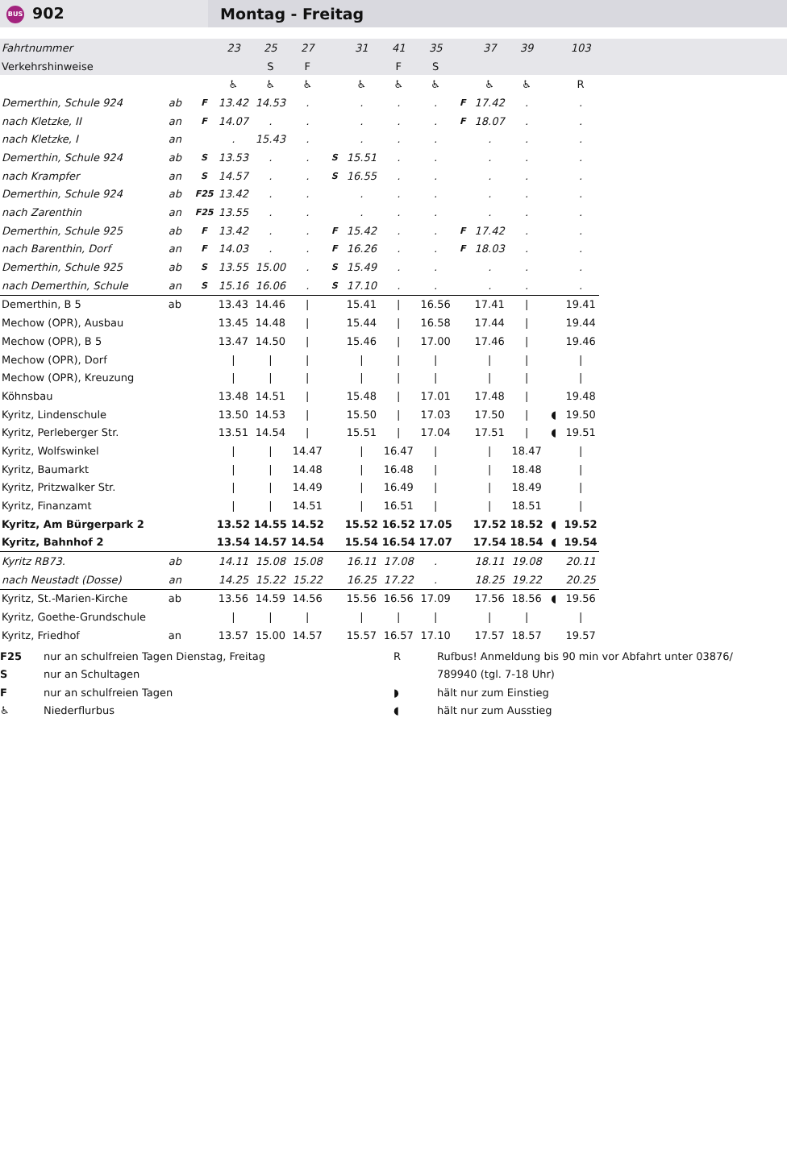BUS 902
Montag - Freitag
| Fahrtnummer | | | 23 | 25 | 27 | | 31 | 41 | 35 | | 37 | 39 | | 103 | |
| Verkehrshinweise | | | | S | F | | | F | S | | | | | | |
| | | | ♿ | ♿ | ♿ | | ♿ | ♿ | ♿ | | ♿ | ♿ | | R | |
| Demerthin, Schule 924 | ab | F | 13.42 | 14.53 | . | | . | . | . | F | 17.42 | . | | . | |
| nach Kletzke, II | an | F | 14.07 | . | . | | . | . | . | F | 18.07 | . | | . | |
| nach Kletzke, I | an | | . | 15.43 | . | | . | . | . | | . | . | | . | |
| Demerthin, Schule 924 | ab | S | 13.53 | . | . | S | 15.51 | . | . | | . | . | | . | |
| nach Krampfer | an | S | 14.57 | . | . | S | 16.55 | . | . | | . | . | | . | |
| Demerthin, Schule 924 | ab | F25 | 13.42 | . | . | | . | . | . | | . | . | | . | |
| nach Zarenthin | an | F25 | 13.55 | . | . | | . | . | . | | . | . | | . | |
| Demerthin, Schule 925 | ab | F | 13.42 | . | . | F | 15.42 | . | . | F | 17.42 | . | | . | |
| nach Barenthin, Dorf | an | F | 14.03 | . | . | F | 16.26 | . | . | F | 18.03 | . | | . | |
| Demerthin, Schule 925 | ab | S | 13.55 | 15.00 | . | S | 15.49 | . | . | | . | . | | . | |
| nach Demerthin, Schule | an | S | 15.16 | 16.06 | . | S | 17.10 | . | . | | . | . | | . | |
| Demerthin, B 5 | ab | | 13.43 | 14.46 | / | | 15.41 | / | 16.56 | | 17.41 | / | | 19.41 | |
| Mechow (OPR), Ausbau | | | 13.45 | 14.48 | / | | 15.44 | / | 16.58 | | 17.44 | / | | 19.44 | |
| Mechow (OPR), B 5 | | | 13.47 | 14.50 | / | | 15.46 | / | 17.00 | | 17.46 | / | | 19.46 | |
| Mechow (OPR), Dorf | | | / | / | / | | / | / | / | | / | / | | / | |
| Mechow (OPR), Kreuzung | | | / | / | / | | / | / | / | | / | / | | / | |
| Köhnsbau | | | 13.48 | 14.51 | / | | 15.48 | / | 17.01 | | 17.48 | / | | 19.48 | |
| Kyritz, Lindenschule | | | 13.50 | 14.53 | / | | 15.50 | / | 17.03 | | 17.50 | / | ◖ | 19.50 | |
| Kyritz, Perleberger Str. | | | 13.51 | 14.54 | / | | 15.51 | / | 17.04 | | 17.51 | / | ◖ | 19.51 | |
| Kyritz, Wolfswinkel | | | / | / | 14.47 | | / | 16.47 | / | | / | 18.47 | | / | |
| Kyritz, Baumarkt | | | / | / | 14.48 | | / | 16.48 | / | | / | 18.48 | | / | |
| Kyritz, Pritzwalker Str. | | | / | / | 14.49 | | / | 16.49 | / | | / | 18.49 | | / | |
| Kyritz, Finanzamt | | | / | / | 14.51 | | / | 16.51 | / | | / | 18.51 | | / | |
| Kyritz, Am Bürgerpark 2 | | | 13.52 | 14.55 | 14.52 | | 15.52 | 16.52 | 17.05 | | 17.52 | 18.52 | ◖ | 19.52 | |
| Kyritz, Bahnhof 2 | | | 13.54 | 14.57 | 14.54 | | 15.54 | 16.54 | 17.07 | | 17.54 | 18.54 | ◖ | 19.54 | |
| Kyritz RB73. | ab | | 14.11 | 15.08 | 15.08 | | 16.11 | 17.08 | . | | 18.11 | 19.08 | | 20.11 | |
| nach Neustadt (Dosse) | an | | 14.25 | 15.22 | 15.22 | | 16.25 | 17.22 | . | | 18.25 | 19.22 | | 20.25 | |
| Kyritz, St.-Marien-Kirche | ab | | 13.56 | 14.59 | 14.56 | | 15.56 | 16.56 | 17.09 | | 17.56 | 18.56 | ◖ | 19.56 | |
| Kyritz, Goethe-Grundschule | | | / | / | / | | / | / | / | | / | / | | / | |
| Kyritz, Friedhof | an | | 13.57 | 15.00 | 14.57 | | 15.57 | 16.57 | 17.10 | | 17.57 | 18.57 | | 19.57 | |
F25
S
F
♿
nur an schulfreien Tagen Dienstag, Freitag
nur an Schultagen
nur an schulfreien Tagen
Niederflurbus
R
◗
◖
Rufbus! Anmeldung bis 90 min vor Abfahrt unter 03876/
789940 (tgl. 7-18 Uhr)
hält nur zum Einstieg
hält nur zum Ausstieg